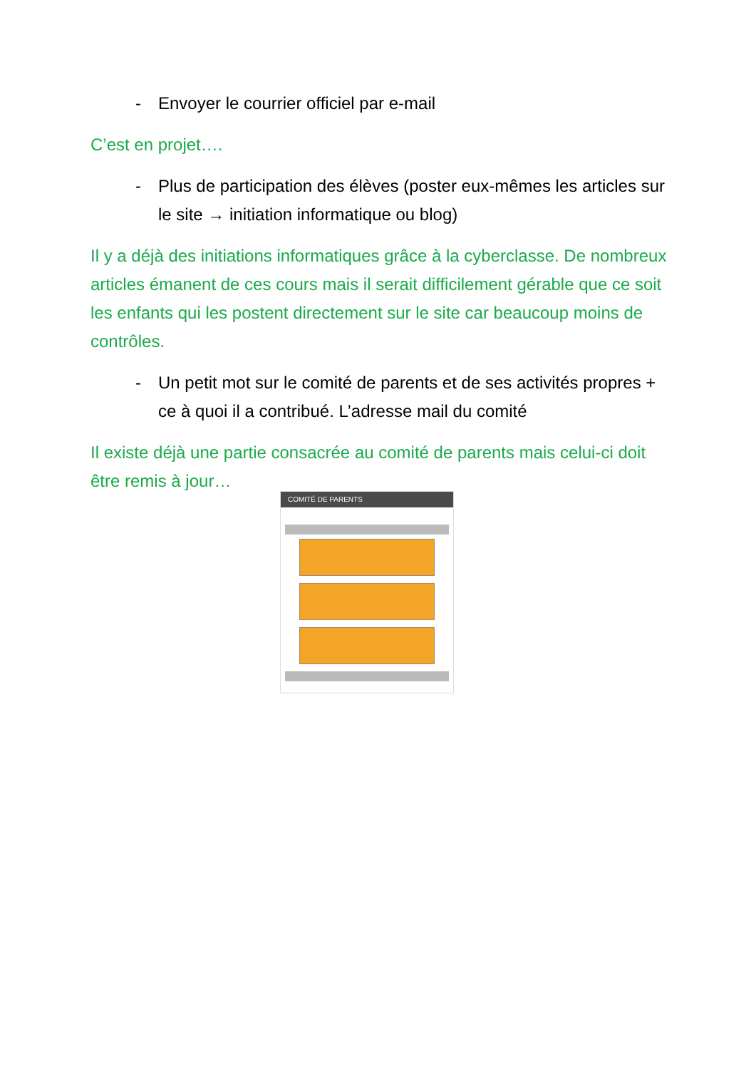- Envoyer le courrier officiel par e-mail
C’est en projet….
- Plus de participation des élèves (poster eux-mêmes les articles sur le site → initiation informatique ou blog)
Il y a déjà des initiations informatiques grâce à la cyberclasse. De nombreux articles émanent de ces cours mais il serait difficilement gérable que ce soit les enfants qui les postent directement sur le site car beaucoup moins de contrôles.
- Un petit mot sur le comité de parents et de ses activités propres + ce à quoi il a contribué. L’adresse mail du comité
Il existe déjà une partie consacrée au comité de parents mais celui-ci doit être remis à jour…
COMITÉ DE PARENTS